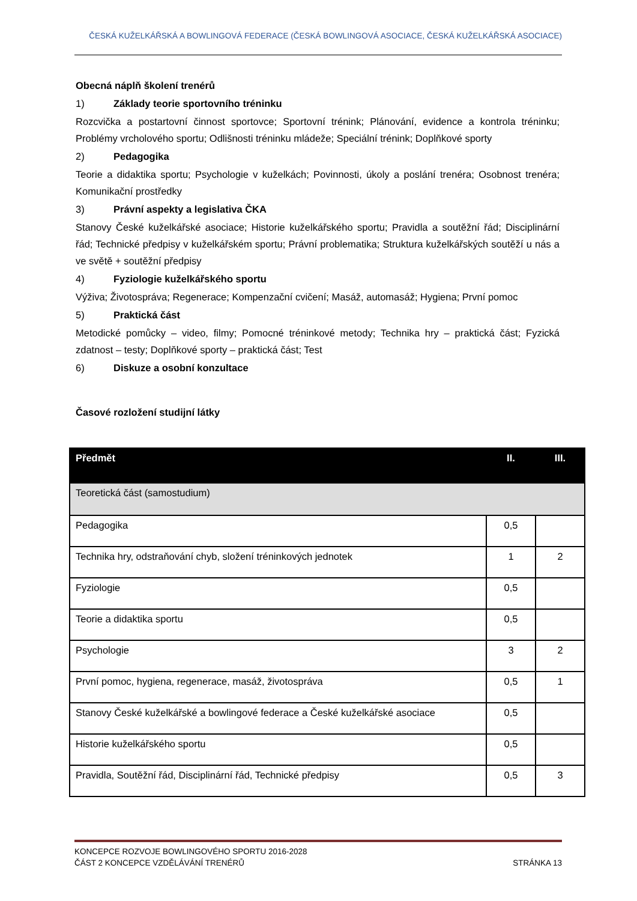ČESKÁ KUŽELKÁŘSKÁ A BOWLINGOVÁ FEDERACE (ČESKÁ BOWLINGOVÁ ASOCIACE, ČESKÁ KUŽELKÁŘSKÁ ASOCIACE)
Obecná náplň školení trenérů
1) Základy teorie sportovního tréninku
Rozcvička a postartovní činnost sportovce; Sportovní trénink; Plánování, evidence a kontrola tréninku; Problémy vrcholového sportu; Odlišnosti tréninku mládeže; Speciální trénink; Doplňkové sporty
2) Pedagogika
Teorie a didaktika sportu; Psychologie v kuželkách; Povinnosti, úkoly a poslání trenéra; Osobnost trenéra; Komunikační prostředky
3) Právní aspekty a legislativa ČKA
Stanovy České kuželkářské asociace; Historie kuželkářského sportu; Pravidla a soutěžní řád; Disciplinární řád; Technické předpisy v kuželkářském sportu; Právní problematika; Struktura kuželkářských soutěží u nás a ve světě + soutěžní předpisy
4) Fyziologie kuželkářského sportu
Výživa; Životospráva; Regenerace; Kompenzační cvičení; Masáž, automasáž; Hygiena; První pomoc
5) Praktická část
Metodické pomůcky – video, filmy; Pomocné tréninkové metody; Technika hry – praktická část; Fyzická zdatnost – testy; Doplňkové sporty – praktická část; Test
6) Diskuze a osobní konzultace
Časové rozložení studijní látky
| Předmět | II. | III. |
| --- | --- | --- |
| Teoretická část (samostudium) | | |
| Pedagogika | 0,5 | |
| Technika hry, odstraňování chyb, složení tréninkových jednotek | 1 | 2 |
| Fyziologie | 0,5 | |
| Teorie a didaktika sportu | 0,5 | |
| Psychologie | 3 | 2 |
| První pomoc, hygiena, regenerace, masáž, životospráva | 0,5 | 1 |
| Stanovy České kuželkářské a bowlingové federace a České kuželkářské asociace | 0,5 | |
| Historie kuželkářského sportu | 0,5 | |
| Pravidla, Soutěžní řád, Disciplinární řád, Technické předpisy | 0,5 | 3 |
KONCEPCE ROZVOJE BOWLINGOVÉHO SPORTU 2016-2028
ČÁST 2 KONCEPCE VZDĚLÁVÁNÍ TRENÉRŮ STRÁNKA 13